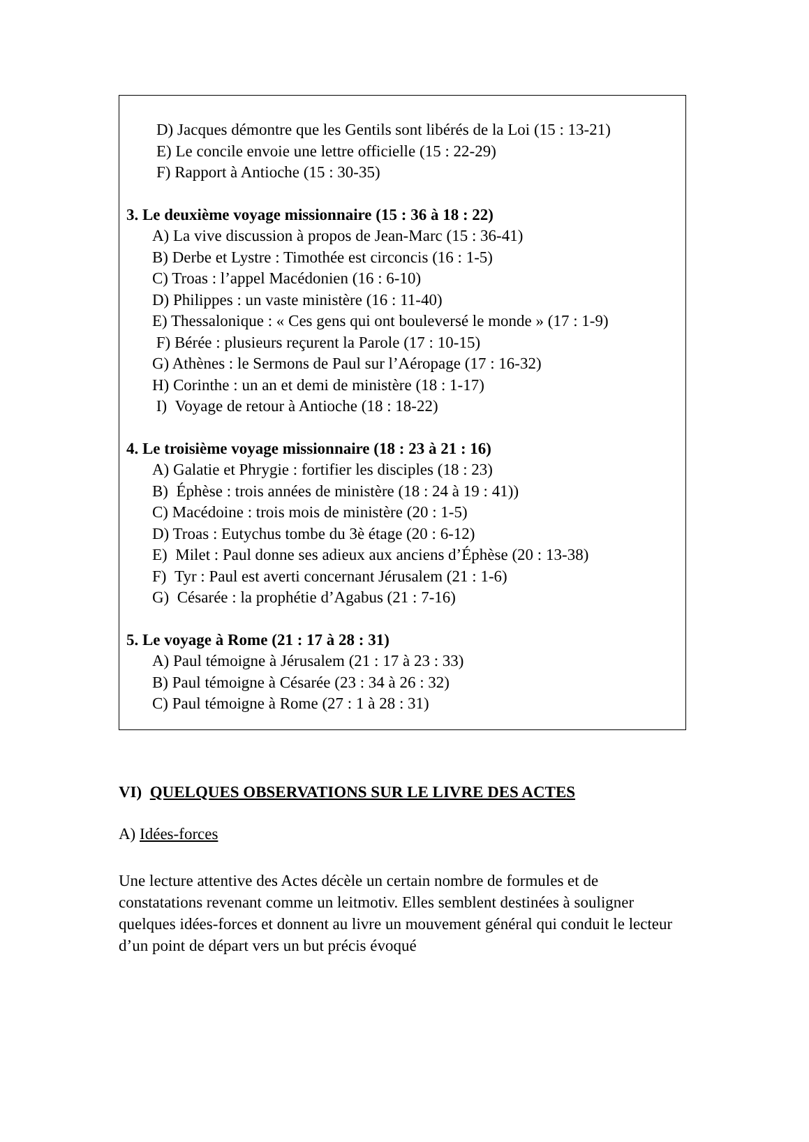D) Jacques démontre que les Gentils sont libérés de la Loi (15 : 13-21)
E) Le concile envoie une lettre officielle (15 : 22-29)
F) Rapport à Antioche (15 : 30-35)
3. Le deuxième voyage missionnaire (15 : 36 à 18 : 22)
A) La vive discussion à propos de Jean-Marc (15 : 36-41)
B) Derbe et Lystre : Timothée est circoncis (16 : 1-5)
C) Troas : l’appel Macédonien (16 : 6-10)
D) Philippes : un vaste ministère (16 : 11-40)
E) Thessalonique : « Ces gens qui ont bouleversé le monde » (17 : 1-9)
F) Bérée : plusieurs reçurent la Parole (17 : 10-15)
G) Athènes : le Sermons de Paul sur l’Aéropage (17 : 16-32)
H) Corinthe : un an et demi de ministère (18 : 1-17)
I) Voyage de retour à Antioche (18 : 18-22)
4. Le troisième voyage missionnaire (18 : 23 à 21 : 16)
A) Galatie et Phrygie : fortifier les disciples (18 : 23)
B) Éphèse : trois années de ministère (18 : 24 à 19 : 41))
C) Macédoine : trois mois de ministère (20 : 1-5)
D) Troas : Eutychus tombe du 3è étage (20 : 6-12)
E) Milet : Paul donne ses adieux aux anciens d’Éphèse (20 : 13-38)
F) Tyr : Paul est averti concernant Jérusalem (21 : 1-6)
G) Césarée : la prophétie d’Agabus (21 : 7-16)
5. Le voyage à Rome (21 : 17 à 28 : 31)
A) Paul témoigne à Jérusalem (21 : 17 à 23 : 33)
B) Paul témoigne à Césarée (23 : 34 à 26 : 32)
C) Paul témoigne à Rome (27 : 1 à 28 : 31)
VI) QUELQUES OBSERVATIONS SUR LE LIVRE DES ACTES
A) Idées-forces
Une lecture attentive des Actes décèle un certain nombre de formules et de constatations revenant comme un leitmotiv. Elles semblent destinées à souligner quelques idées-forces et donnent au livre un mouvement général qui conduit le lecteur d’un point de départ vers un but précis évoqué